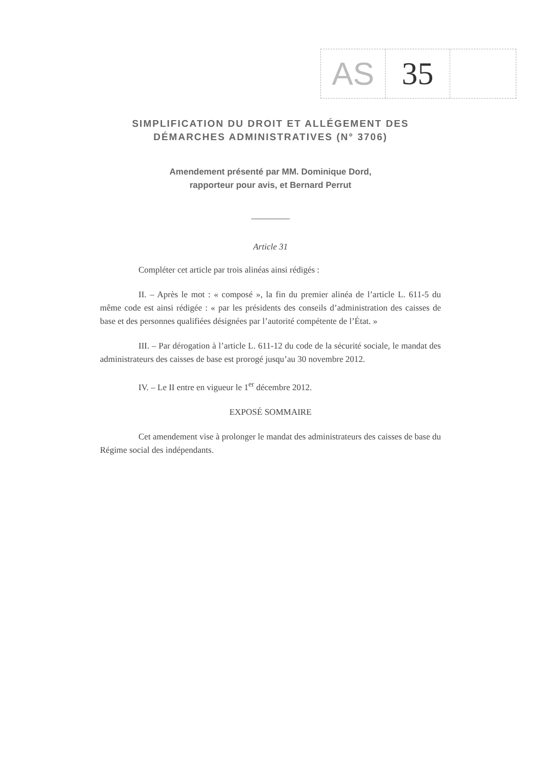AS 35
SIMPLIFICATION DU DROIT ET ALLÉGEMENT DES DÉMARCHES ADMINISTRATIVES (N° 3706)
Amendement présenté par MM. Dominique Dord,
rapporteur pour avis, et Bernard Perrut
Article 31
Compléter cet article par trois alinéas ainsi rédigés :
II. – Après le mot : « composé », la fin du premier alinéa de l’article L. 611-5 du même code est ainsi rédigée : « par les présidents des conseils d’administration des caisses de base et des personnes qualifiées désignées par l’autorité compétente de l’État. »
III. – Par dérogation à l’article L. 611-12 du code de la sécurité sociale, le mandat des administrateurs des caisses de base est prorogé jusqu’au 30 novembre 2012.
IV. – Le II entre en vigueur le 1<sup>er</sup> décembre 2012.
EXPOSÉ SOMMAIRE
Cet amendement vise à prolonger le mandat des administrateurs des caisses de base du Régime social des indépendants.